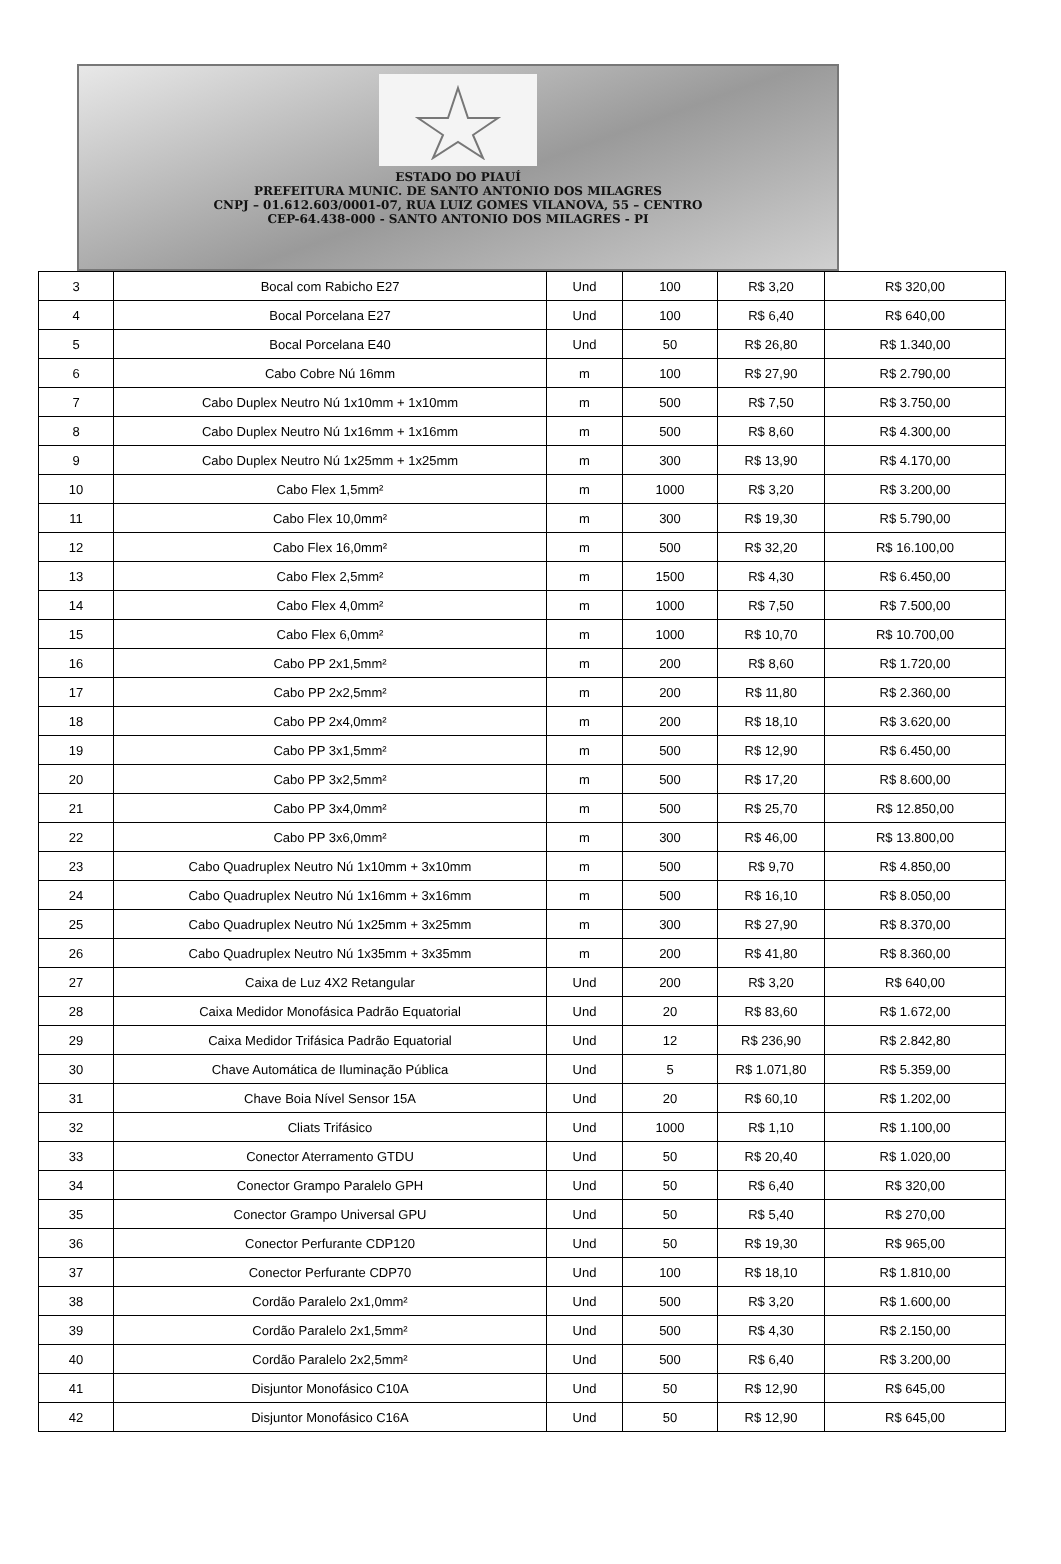ESTADO DO PIAUÍ
PREFEITURA MUNIC. DE SANTO ANTONIO DOS MILAGRES
CNPJ – 01.612.603/0001-07, RUA LUIZ GOMES VILANOVA, 55 – CENTRO
CEP-64.438-000 - SANTO ANTONIO DOS MILAGRES - PI
| 3 | Bocal com Rabicho E27 | Und | 100 | R$ 3,20 | R$ 320,00 |
| 4 | Bocal Porcelana E27 | Und | 100 | R$ 6,40 | R$ 640,00 |
| 5 | Bocal Porcelana E40 | Und | 50 | R$ 26,80 | R$ 1.340,00 |
| 6 | Cabo Cobre Nú 16mm | m | 100 | R$ 27,90 | R$ 2.790,00 |
| 7 | Cabo Duplex Neutro Nú 1x10mm + 1x10mm | m | 500 | R$ 7,50 | R$ 3.750,00 |
| 8 | Cabo Duplex Neutro Nú 1x16mm + 1x16mm | m | 500 | R$ 8,60 | R$ 4.300,00 |
| 9 | Cabo Duplex Neutro Nú 1x25mm + 1x25mm | m | 300 | R$ 13,90 | R$ 4.170,00 |
| 10 | Cabo Flex 1,5mm² | m | 1000 | R$ 3,20 | R$ 3.200,00 |
| 11 | Cabo Flex 10,0mm² | m | 300 | R$ 19,30 | R$ 5.790,00 |
| 12 | Cabo Flex 16,0mm² | m | 500 | R$ 32,20 | R$ 16.100,00 |
| 13 | Cabo Flex 2,5mm² | m | 1500 | R$ 4,30 | R$ 6.450,00 |
| 14 | Cabo Flex 4,0mm² | m | 1000 | R$ 7,50 | R$ 7.500,00 |
| 15 | Cabo Flex 6,0mm² | m | 1000 | R$ 10,70 | R$ 10.700,00 |
| 16 | Cabo PP 2x1,5mm² | m | 200 | R$ 8,60 | R$ 1.720,00 |
| 17 | Cabo PP 2x2,5mm² | m | 200 | R$ 11,80 | R$ 2.360,00 |
| 18 | Cabo PP 2x4,0mm² | m | 200 | R$ 18,10 | R$ 3.620,00 |
| 19 | Cabo PP 3x1,5mm² | m | 500 | R$ 12,90 | R$ 6.450,00 |
| 20 | Cabo PP 3x2,5mm² | m | 500 | R$ 17,20 | R$ 8.600,00 |
| 21 | Cabo PP 3x4,0mm² | m | 500 | R$ 25,70 | R$ 12.850,00 |
| 22 | Cabo PP 3x6,0mm² | m | 300 | R$ 46,00 | R$ 13.800,00 |
| 23 | Cabo Quadruplex Neutro Nú 1x10mm + 3x10mm | m | 500 | R$ 9,70 | R$ 4.850,00 |
| 24 | Cabo Quadruplex Neutro Nú 1x16mm + 3x16mm | m | 500 | R$ 16,10 | R$ 8.050,00 |
| 25 | Cabo Quadruplex Neutro Nú 1x25mm + 3x25mm | m | 300 | R$ 27,90 | R$ 8.370,00 |
| 26 | Cabo Quadruplex Neutro Nú 1x35mm + 3x35mm | m | 200 | R$ 41,80 | R$ 8.360,00 |
| 27 | Caixa de Luz 4X2 Retangular | Und | 200 | R$ 3,20 | R$ 640,00 |
| 28 | Caixa Medidor Monofásica Padrão Equatorial | Und | 20 | R$ 83,60 | R$ 1.672,00 |
| 29 | Caixa Medidor Trifásica Padrão Equatorial | Und | 12 | R$ 236,90 | R$ 2.842,80 |
| 30 | Chave Automática de Iluminação Pública | Und | 5 | R$ 1.071,80 | R$ 5.359,00 |
| 31 | Chave Boia Nível Sensor 15A | Und | 20 | R$ 60,10 | R$ 1.202,00 |
| 32 | Cliats Trifásico | Und | 1000 | R$ 1,10 | R$ 1.100,00 |
| 33 | Conector Aterramento GTDU | Und | 50 | R$ 20,40 | R$ 1.020,00 |
| 34 | Conector Grampo Paralelo GPH | Und | 50 | R$ 6,40 | R$ 320,00 |
| 35 | Conector Grampo Universal GPU | Und | 50 | R$ 5,40 | R$ 270,00 |
| 36 | Conector Perfurante CDP120 | Und | 50 | R$ 19,30 | R$ 965,00 |
| 37 | Conector Perfurante CDP70 | Und | 100 | R$ 18,10 | R$ 1.810,00 |
| 38 | Cordão Paralelo 2x1,0mm² | Und | 500 | R$ 3,20 | R$ 1.600,00 |
| 39 | Cordão Paralelo 2x1,5mm² | Und | 500 | R$ 4,30 | R$ 2.150,00 |
| 40 | Cordão Paralelo 2x2,5mm² | Und | 500 | R$ 6,40 | R$ 3.200,00 |
| 41 | Disjuntor Monofásico C10A | Und | 50 | R$ 12,90 | R$ 645,00 |
| 42 | Disjuntor Monofásico C16A | Und | 50 | R$ 12,90 | R$ 645,00 |